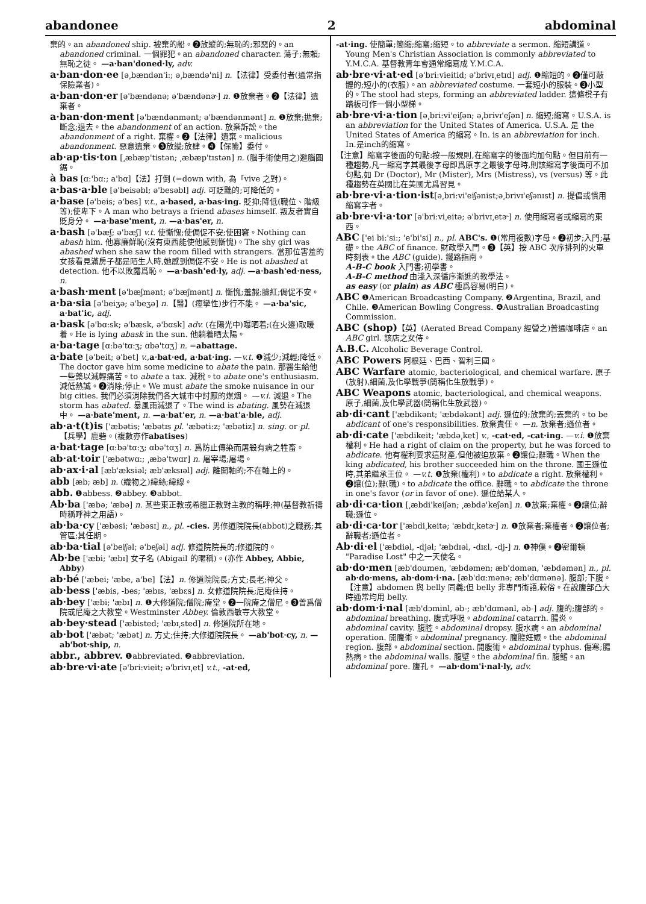abandonee 2 abdominal
棄的。an abandoned ship. 被棄的船。❷放縱的;無恥的;邪惡的。an abandoned criminal. 一個罪犯。an abandoned character. 蕩子;無賴;無恥之徒。 —a·ban'doned·ly, adv.
a·ban·don·ee [ə͵bændən'i:; ə͵bændə'ni] n.【法律】受委付者(通常指保險業者)。
a·ban·don·er [ə'bændənə; ə'bændənɚ] n. ❶放棄者。❷【法律】遺棄者。
a·ban·don·ment [ə'bændənmənt; ə'bændənmənt] n. ❶放棄;拋棄;斷念;退去。the abandonment of an action. 放棄訴訟。the abandonment of a right. 棄權。❷【法律】遺棄。malicious abandonment. 惡意遺棄。❸放縱;放肆。❹【保險】委付。
ab·ap·tis·ton [͵æbæp'tistən; ͵æbæp'tɪstən] n. (腦手術使用之)避腦圓鋸。
à bas [ɑ:'bɑ:; a'bɑ]【法】打倒 (=down with, 為「vive 之對)。
a·bas·a·ble [ə'beisəbl; ə'besəbl] adj. 可貶黜的;可降低的。
a·base [ə'beis; ə'bes] v.t., a·based, a·bas·ing. 貶抑;降低(職位、階級等);使卑下。A man who betrays a friend abases himself. 叛友者實自貶身分。 —a·base'ment, n. —a·bas'er, n.
a·bash [ə'bæʃ; ə'bæʃ] v.t. 使慚愧;使侷促不安;使困窘。Nothing can abash him. 他寡廉鮮恥(沒有東西能使他感到慚愧)。The shy girl was abashed when she saw the room filled with strangers. 當那位害羞的女孩看見滿房子都是陌生人時,她感到侷促不安。He is not abashed at detection. 他不以敗露爲恥。 —a·bash'ed·ly, adj. —a·bash'ed·ness, n.
a·bash·ment [ə'bæʃmənt; ə'bæʃmənt] n. 慚愧;羞赧;臉紅;侷促不安。
a·ba·sia [ə'beiʒə; ə'beʒə] n.【醫】(痙攣性)步行不能。 —a·ba'sic, a·bat'ic, adj.
a·bask [ə'bɑ:sk; ə'bæsk, ə'bɑsk] adv. (在陽光中)曝晒着;(在火邊)取暖着。He is lying abask in the sun. 他躺着晒太陽。
a·ba·tage [ɑ:bə'tɑ:ʒ; ɑbə'tɑʒ] n. =abattage.
a·bate [ə'beit; ə'bet] v.,a·bat·ed, a·bat·ing. —v.t. ❶減少;減輕;降低。The doctor gave him some medicine to abate the pain. 那醫生給他一些藥以減輕痛苦。to abate a tax. 減稅。to abate one's enthusiasm. 減低熱誠。❷消除;停止。We must abate the smoke nuisance in our big cities. 我們必須消除我們各大城市中討厭的煤烟。 —v.i. 減退。The storm has abated. 暴風雨減退了。The wind is abating. 風勢在減退中。 —a·bate'ment, n. —a·bat'er, n. —a·bat'a·ble, adj.
ab·a·t(t)is ['æbətis; 'æbətɪs pl. 'æbəti:z; 'æbətiz] n. sing. or pl.【兵學】鹿砦。(複數亦作abatises)
a·bat·tage [ɑ:bə'tɑ:ʒ; ɑbə'tɑʒ] n. 爲防止傳染而屠殺有病之牲畜。
ab·at·toir ['æbətwɑ:; ͵æbə'twɑr] n. 屠宰場;屠場。
ab·ax·i·al [æb'æksiəl; æb'æksɪəl] adj. 離開軸的;不在軸上的。
abb [æb; æb] n. (織物之)緯絲;緯線。
abb. ❶abbess. ❷abbey. ❸abbot.
Ab·ba ['æbə; 'æbə] n. 某些東正教或希臘正教對主教的稱呼;神(基督教祈禱時稱呼神之用語)。
ab·ba·cy ['æbəsi; 'æbəsɪ] n., pl. -cies. 男修道院院長(abbot)之職務;其管區;其任期。
ab·ba·tial [ə'beiʃəl; ə'beʃəl] adj. 修道院院長的;修道院的。
Ab·be ['æbi; 'æbɪ] 女子名 (Abigail 的暱稱)。(亦作 Abbey, Abbie, Abby)
ab·bé ['æbei; 'æbe, a'be]【法】n. 修道院院長;方丈;長老;神父。
ab·bess ['æbis, -bes; 'æbɪs, 'æbɛs] n. 女修道院院長;尼庵住持。
ab·bey ['æbi; 'æbɪ] n. ❶大修道院;僧院;庵堂。❷一院庵之僧尼。❸曾爲僧院或尼庵之大教堂。Westminster Abbey. 倫敦西敏寺大教堂。
ab·bey·stead ['æbisted; 'æbɪ͵sted] n. 修道院所在地。
ab·bot ['æbət; 'æbət] n. 方丈;住持;大修道院院長。 —ab'bot·cy, n. —ab'bot·ship, n.
abbr., abbrev. ❶abbreviated. ❷abbreviation.
ab·bre·vi·ate [ə'bri:vieit; ə'brivɪ͵et] v.t., -at·ed,
-at·ing. 使簡單;簡縮;縮寫;縮短。to abbreviate a sermon. 縮短講道。Young Men's Christian Association is commonly abbreviated to Y.M.C.A. 基督教青年會通常縮寫成 Y.M.C.A.
ab·bre·vi·at·ed [ə'bri:vieitid; ə'brivɪ͵etɪd] adj. ❶縮短的。❷僅可蔽體的;短小的(衣服)。an abbreviated costume. 一套短小的服裝。❸小型的。The stool had steps, forming an abbreviated ladder. 這條櫈子有踏板可作一個小型梯。
ab·bre·vi·a·tion [ə͵bri:vi'eiʃən; ə͵brivɪ'eʃən] n. 縮短;縮寫。U.S.A. is an abbreviation for the United States of America. U.S.A. 是 the United States of America 的縮寫。In. is an abbreviation for inch. In.是inch的縮寫。
【注意】縮寫字後面的句點:按一般規則,在縮寫字的後面均加句點。但目前有一種趨勢,凡一縮寫字其最後字母即爲原字之最後字母時,則該縮寫字後面可不加句點,如 Dr (Doctor), Mr (Mister), Mrs (Mistress), vs (versus) 等。此種趨勢在英國比在美國尤爲習見。
ab·bre·vi·a·tion·ist[ə͵bri:vi'eiʃənist;ə͵brivɪ'eʃənɪst] n. 提倡或慣用縮寫字者。
ab·bre·vi·a·tor [ə'bri:vi͵eitə; ə'brivɪ͵etɚ] n. 使用縮寫者或縮寫的東西。
ABC ['ei bi:'si:; 'e'bi'si] n., pl. ABC's. ❶(常用複數)字母。❷初步;入門;基礎。the ABC of finance. 財政學入門。❸【英】按 ABC 次序排列的火車時刻表。the ABC (guide). 鐵路指南。
A-B-C book 入門書;初學書。
A-B-C method 由淺入深循序漸進的教學法。
as easy (or plain) as ABC 極爲容易(明白)。
ABC ❶American Broadcasting Company. ❷Argentina, Brazil, and Chile. ❸American Bowling Congress. ❹Australian Broadcasting Commission.
ABC (shop)【英】(Aerated Bread Company 經營之)普通咖啡店。an ABC girl. 該店之女侍。
A.B.C. Alcoholic Beverage Control.
ABC Powers 阿根廷、巴西、智利三國。
ABC Warfare atomic, bacteriological, and chemical warfare. 原子(放射),細菌,及化學戰爭(簡稱化生放戰爭)。
ABC Weapons atomic, bacteriological, and chemical weapons. 原子,細菌,及化學武器(簡稱化生放武器)。
ab·di·cant ['æbdikənt; 'æbdəkənt] adj. 遜位的;放棄的;丟棄的。to be abdicant of one's responsibilities. 放棄責任。 —n. 放棄者;遜位者。
ab·di·cate ['æbdikeit; 'æbdə͵ket] v., -cat·ed, -cat·ing. —v.i. ❶放棄權利。He had a right of claim on the property, but he was forced to abdicate. 他有權利要求這財產,但他被迫放棄。❷讓位;辭職。When the king abdicated, his brother succeeded him on the throne. 國王遜位時,其弟繼承王位。 —v.t. ❶放棄(權利)。to abdicate a right. 放棄權利。❷讓(位);辭(職)。to abdicate the office. 辭職。to abdicate the throne in one's favor (or in favor of one). 遜位給某人。
ab·di·ca·tion [͵æbdi'keiʃən; ͵æbdə'keʃən] n. ❶放棄;棄權。❷讓位;辭職;遜位。
ab·di·ca·tor ['æbdi͵keitə; 'æbdɪ͵ketɚ] n. ❶放棄者;棄權者。❷讓位者;辭職者;遜位者。
Ab·di·el ['æbdiəl, -djəl; 'æbdɪəl, -dɪɛl, -dj-] n. ❶神僕。❷密爾頓 "Paradise Lost" 中之一天使名。
ab·do·men [æb'doumen, 'æbdəmen; æb'domən, 'æbdəmən] n., pl. ab·do·mens, ab·dom·i·na. [æb'dɑ:mənə; æb'dɑmənə]. 腹部;下腹。
【注意】abdomen 與 belly 同義;但 belly 非專門術語,較俗。在說腹部凸大時通常均用 belly.
ab·dom·i·nal [æb'dɔminl, əb-; æb'dɑmənl, əb-] adj. 腹的;腹部的。abdominal breathing. 腹式呼吸。abdominal catarrh. 腸炎。abdominal cavity. 腹腔。abdominal dropsy. 腹水病。an abdominal operation. 開腹術。abdominal pregnancy. 腹腔妊娠。the abdominal region. 腹部。abdominal section. 開腹術。abdominal typhus. 傷寒;腸熱病。the abdominal walls. 腹壁。the abdominal fin. 腹鰭。an abdominal pore. 腹孔。 —ab·dom'i·nal·ly, adv.